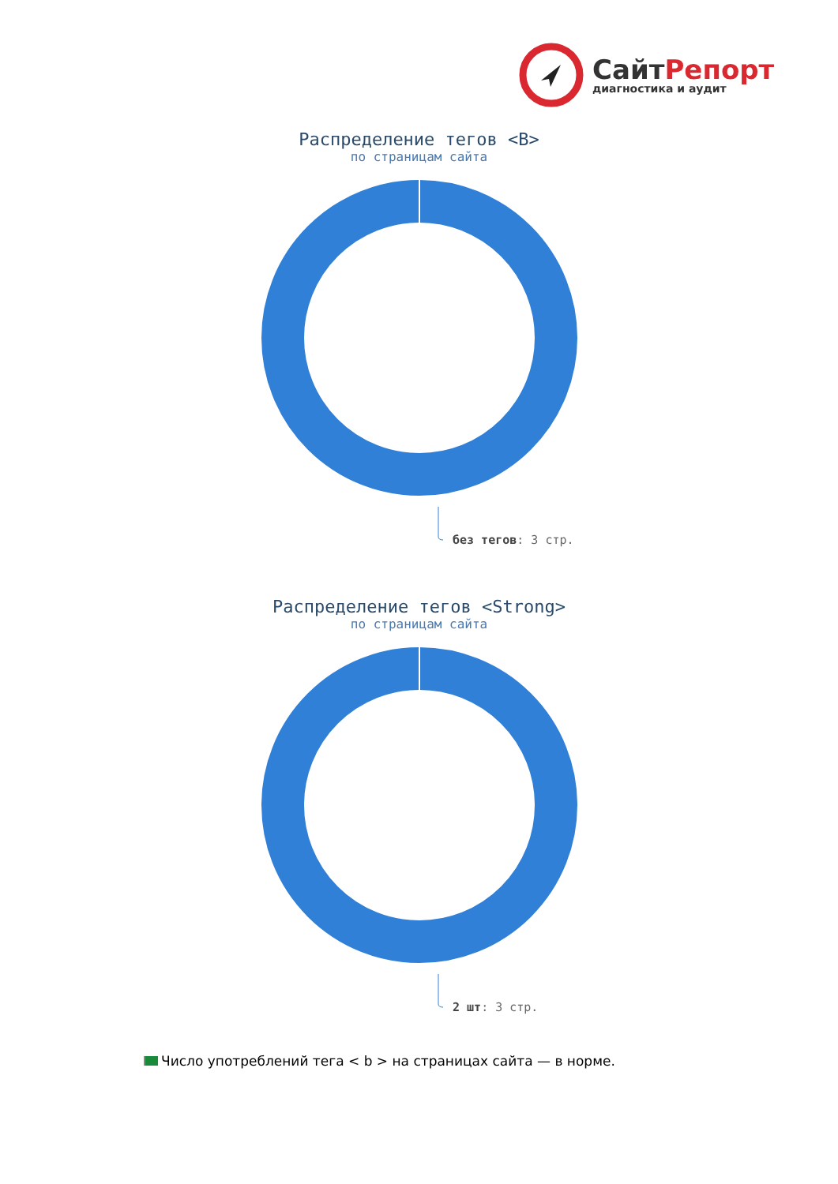СайтРепорт
диагностика и аудит
Распределение тегов <B>
по страницам сайта
без тегов: 3 стр.
Распределение тегов <Strong>
по страницам сайта
2 шт: 3 стр.
Число употреблений тега < b > на страницах сайта — в норме.